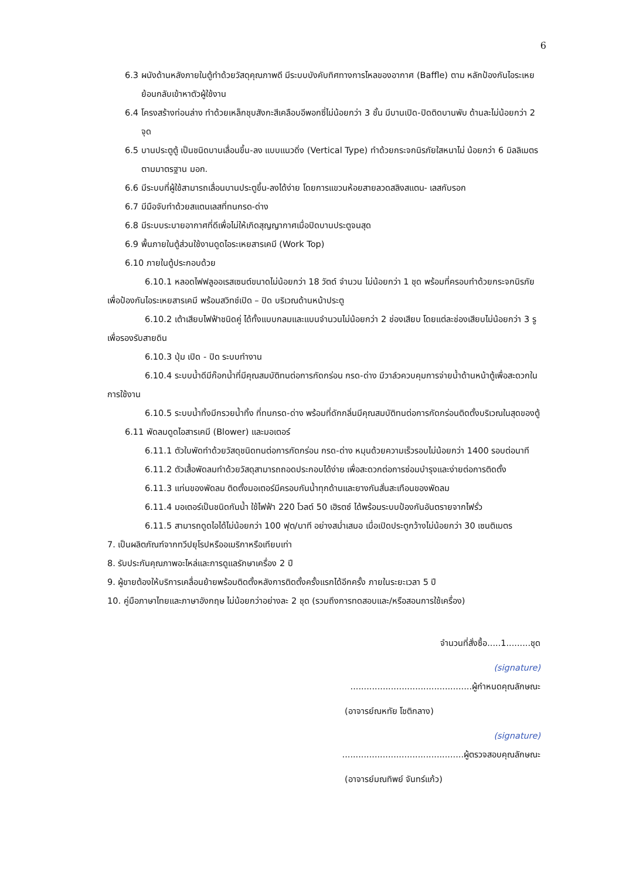6
6.3 ผนังด้านหลังภายในตู้ทำด้วยวัสดุคุณภาพดี มีระบบบังคับทิศทางการไหลของอากาศ (Baffle) ตาม หลักป้องกันไอระเหยย้อนกลับเข้าหาตัวผู้ใช้งาน
6.4 โครงสร้างท่อนล่าง ทำด้วยเหล็กชุบสังกะสีเคลือบอีพอกซี่ไม่น้อยกว่า 3 ชั้น มีบานเปิด-ปิดติดบานพับ ด้านละไม่น้อยกว่า 2 จุด
6.5 บานประตูตู้ เป็นชนิดบานเลื่อนขึ้น-ลง แบบแนวดิ่ง (Vertical Type) ทำด้วยกระจกนิรภัยใสหนาไม่ น้อยกว่า 6 มิลลิเมตร ตามมาตรฐาน มอก.
6.6 มีระบบที่ผู้ใช้สามารถเลื่อนบานประตูขึ้น-ลงได้ง่าย โดยการแขวนห้อยสายลวดสลิงสแตน- เลสกับรอก
6.7 มีมือจับทำด้วยสแตนเลสที่ทนกรด-ด่าง
6.8 มีระบบระบายอากาศที่ดีเพื่อไม่ให้เกิดสุญญากาศเมื่อปิดบานประตูจนสุด
6.9 พื้นภายในตู้ส่วนใช้งานดูดไอระเหยสารเคมี (Work Top)
6.10 ภายในตู้ประกอบด้วย
6.10.1 หลอดไฟฟลูออเรสเซนต์ขนาดไม่น้อยกว่า 18 วัตต์ จำนวน ไม่น้อยกว่า 1 ชุด พร้อมที่ครอบทำด้วยกระจกนิรภัย เพื่อป้องกันไอระเหยสารเคมี พร้อมสวิทช์เปิด – ปิด บริเวณด้านหน้าประตู
6.10.2 เต้าเสียบไฟฟ้าชนิดคู่ ได้ทั้งแบบกลมและแบนจำนวนไม่น้อยกว่า 2 ช่องเสียบ โดยแต่ละช่องเสียบไม่น้อยกว่า 3 รู เพื่อรองรับสายดิน
6.10.3 ปุ่ม เปิด - ปิด ระบบทำงาน
6.10.4 ระบบน้ำดีมีก๊อกน้ำที่มีคุณสมบัติทนต่อการกัดกร่อน กรด-ด่าง มีวาล์วควบคุมการจ่ายน้ำด้านหน้าตู้เพื่อสะดวกในการใช้งาน
6.10.5 ระบบน้ำทิ้งมีกรวยน้ำทิ้ง ที่ทนกรด-ด่าง พร้อมที่ดักกลิ่นมีคุณสมบัติทนต่อการกัดกร่อนติดตั้งบริเวณในสุดของตู้
6.11 พัดลมดูดไอสารเคมี (Blower) และมอเตอร์
6.11.1 ตัวใบพัดทำด้วยวัสดุชนิดทนต่อการกัดกร่อน กรด-ด่าง หมุนด้วยความเร็วรอบไม่น้อยกว่า 1400 รอบต่อนาที
6.11.2 ตัวเสื้อพัดลมทำด้วยวัสดุสามารถถอดประกอบได้ง่าย เพื่อสะดวกต่อการซ่อมบำรุงและง่ายต่อการติดตั้ง
6.11.3 แท่นของพัดลม ติดตั้งมอเตอร์มีครอบกันน้ำทุกด้านและยางกันสั่นสะเทือนของพัดลม
6.11.4 มอเตอร์เป็นชนิดกันน้ำ ใช้ไฟฟ้า 220 โวลต์ 50 เฮิรตซ์ ได้พร้อมระบบป้องกันอันตรายจากไฟรั่ว
6.11.5 สามารถดูดไอได้ไม่น้อยกว่า 100 ฟุต/นาที อย่างสม่ำเสมอ เมื่อเปิดประตูกว้างไม่น้อยกว่า 30 เซนติเมตร
7. เป็นผลิตภัณฑ์จากทวีปยุโรปหรืออเมริกาหรือเทียบเท่า
8. รับประกันคุณภาพอะไหล่และการดูแลรักษาเครื่อง 2 ปี
9. ผู้ขายต้องให้บริการเคลื่อนย้ายพร้อมติดตั้งหลังการติดตั้งครั้งแรกได้อีกครั้ง ภายในระยะเวลา 5 ปี
10. คู่มือภาษาไทยและภาษาอังกฤษ ไม่น้อยกว่าอย่างละ 2 ชุด (รวมถึงการทดสอบและ/หรือสอนการใช้เครื่อง)
จำนวนที่สั่งซื้อ.....1.........ชุด
(signature)
.............................................ผู้กำหนดคุณลักษณะ
(อาจารย์ณหทัย โชติกลาง)
(signature)
.............................................ผู้ตรวจสอบคุณลักษณะ
(อาจารย์มณทิพย์ จันทร์แก้ว)